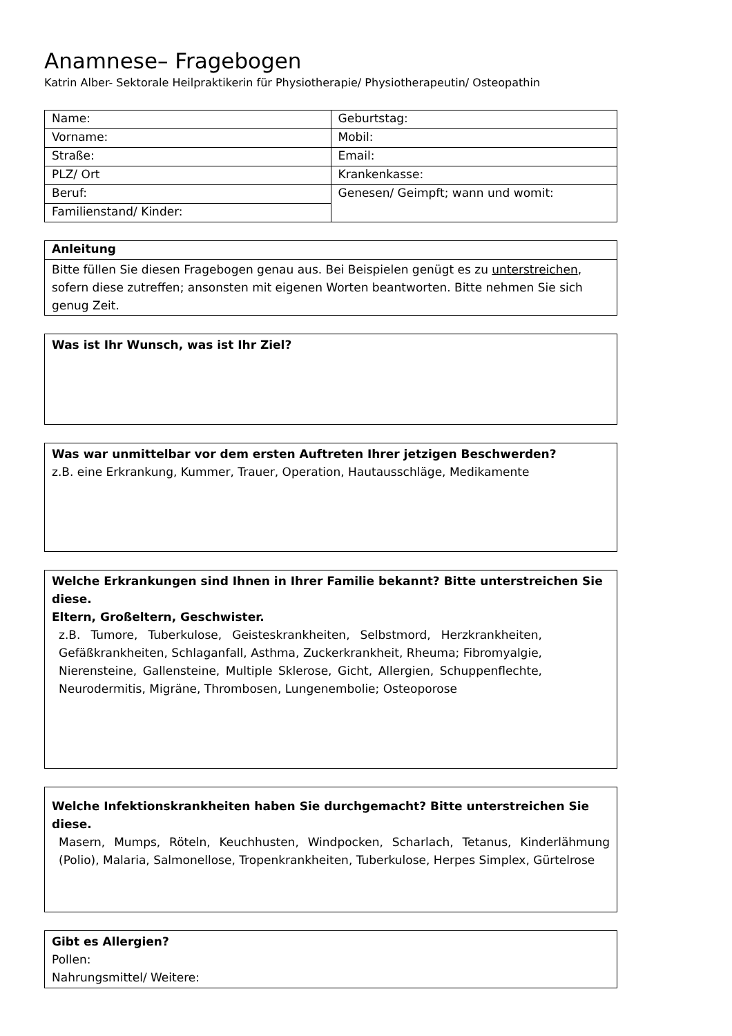Anamnese– Fragebogen
Katrin Alber- Sektorale Heilpraktikerin für Physiotherapie/ Physiotherapeutin/ Osteopathin
| Name: | Geburtstag: |
| Vorname: | Mobil: |
| Straße: | Email: |
| PLZ/ Ort | Krankenkasse: |
| Beruf: | Genesen/ Geimpft; wann und womit: |
| Familienstand/ Kinder: | |
| Anleitung |
| Bitte füllen Sie diesen Fragebogen genau aus. Bei Beispielen genügt es zu unterstreichen , sofern diese zutreffen; ansonsten mit eigenen Worten beantworten. Bitte nehmen Sie sich genug Zeit. |
Was ist Ihr Wunsch, was ist Ihr Ziel?
Was war unmittelbar vor dem ersten Auftreten Ihrer jetzigen Beschwerden?
z.B. eine Erkrankung, Kummer, Trauer, Operation, Hautausschläge, Medikamente
Welche Erkrankungen sind Ihnen in Ihrer Familie bekannt? Bitte unterstreichen Sie diese.
Eltern, Großeltern, Geschwister.
z.B. Tumore, Tuberkulose, Geisteskrankheiten, Selbstmord, Herzkrankheiten, Gefäßkrankheiten, Schlaganfall, Asthma, Zuckerkrankheit, Rheuma; Fibromyalgie, Nierensteine, Gallensteine, Multiple Sklerose, Gicht, Allergien, Schuppenflechte, Neurodermitis, Migräne, Thrombosen, Lungenembolie; Osteoporose
Welche Infektionskrankheiten haben Sie durchgemacht? Bitte unterstreichen Sie diese.
Masern, Mumps, Röteln, Keuchhusten, Windpocken, Scharlach, Tetanus, Kinderlähmung (Polio), Malaria, Salmonellose, Tropenkrankheiten, Tuberkulose, Herpes Simplex, Gürtelrose
Gibt es Allergien?
Pollen:
Nahrungsmittel/ Weitere: